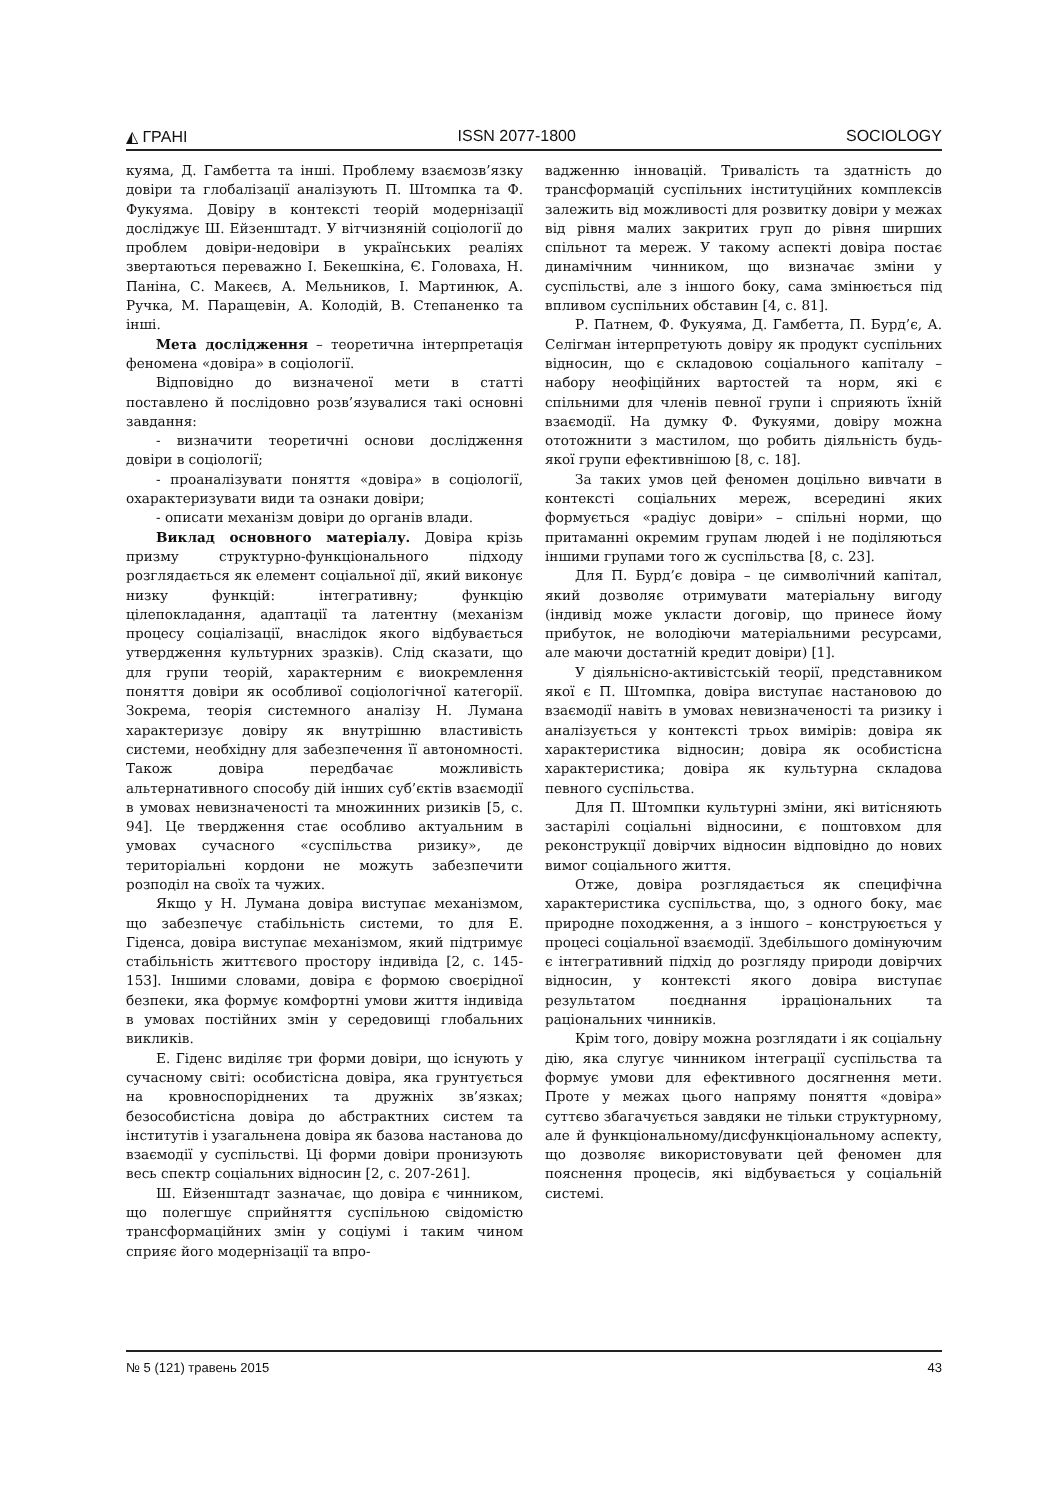◭ ГРАНІ ISSN 2077-1800 SOCIOLOGY
куяма, Д. Гамбетта та інші. Проблему взаємозв’язку довіри та глобалізації аналізують П. Штомпка та Ф. Фукуяма. Довіру в контексті теорій модернізації досліджує Ш. Ейзенштадт. У вітчизняній соціології до проблем довіри-недовіри в українських реаліях звертаються переважно І. Бекешкіна, Є. Головаха, Н. Паніна, С. Макеєв, А. Мельников, І. Мартинюк, А. Ручка, М. Паращевін, А. Колодій, В. Степаненко та інші.
Мета дослідження – теоретична інтерпретація феномена «довіра» в соціології.
Відповідно до визначеної мети в статті поставлено й послідовно розв’язувалися такі основні завдання:
- визначити теоретичні основи дослідження довіри в соціології;
- проаналізувати поняття «довіра» в соціології, охарактеризувати види та ознаки довіри;
- описати механізм довіри до органів влади.
Виклад основного матеріалу. Довіра крізь призму структурно-функціонального підходу розглядається як елемент соціальної дії, який виконує низку функцій: інтегративну; функцію цілепокладання, адаптації та латентну (механізм процесу соціалізації, внаслідок якого відбувається утвердження культурних зразків). Слід сказати, що для групи теорій, характерним є виокремлення поняття довіри як особливої соціологічної категорії. Зокрема, теорія системного аналізу Н. Лумана характеризує довіру як внутрішню властивість системи, необхідну для забезпечення її автономності. Також довіра передбачає можливість альтернативного способу дій інших суб’єктів взаємодії в умовах невизначеності та множинних ризиків [5, с. 94]. Це твердження стає особливо актуальним в умовах сучасного «суспільства ризику», де територіальні кордони не можуть забезпечити розподіл на своїх та чужих.
Якщо у Н. Лумана довіра виступає механізмом, що забезпечує стабільність системи, то для Е. Гіденса, довіра виступає механізмом, який підтримує стабільність життєвого простору індивіда [2, с. 145-153]. Іншими словами, довіра є формою своєрідної безпеки, яка формує комфортні умови життя індивіда в умовах постійних змін у середовищі глобальних викликів.
Е. Гіденс виділяє три форми довіри, що існують у сучасному світі: особистісна довіра, яка грунтується на кровноспоріднених та дружніх зв’язках; безособистісна довіра до абстрактних систем та інститутів і узагальнена довіра як базова настанова до взаємодії у суспільстві. Ці форми довіри пронизують весь спектр соціальних відносин [2, с. 207-261].
Ш. Ейзенштадт зазначає, що довіра є чинником, що полегшує сприйняття суспільною свідомістю трансформаційних змін у соціумі і таким чином сприяє його модернізації та впро-
вадженню інновацій. Тривалість та здатність до трансформацій суспільних інституційних комплексів залежить від можливості для розвитку довіри у межах від рівня малих закритих груп до рівня ширших спільнот та мереж. У такому аспекті довіра постає динамічним чинником, що визначає зміни у суспільстві, але з іншого боку, сама змінюється під впливом суспільних обставин [4, с. 81].
Р. Патнем, Ф. Фукуяма, Д. Гамбетта, П. Бурд’є, А. Селігман інтерпретують довіру як продукт суспільних відносин, що є складовою соціального капіталу – набору неофіційних вартостей та норм, які є спільними для членів певної групи і сприяють їхній взаємодії. На думку Ф. Фукуями, довіру можна ототожнити з мастилом, що робить діяльність будь-якої групи ефективнішою [8, с. 18].
За таких умов цей феномен доцільно вивчати в контексті соціальних мереж, всередині яких формується «радіус довіри» – спільні норми, що притаманні окремим групам людей і не поділяються іншими групами того ж суспільства [8, с. 23].
Для П. Бурд’є довіра – це символічний капітал, який дозволяє отримувати матеріальну вигоду (індивід може укласти договір, що принесе йому прибуток, не володіючи матеріальними ресурсами, але маючи достатній кредит довіри) [1].
У діяльнісно-активістській теорії, представником якої є П. Штомпка, довіра виступає настановою до взаємодії навіть в умовах невизначеності та ризику і аналізується у контексті трьох вимірів: довіра як характеристика відносин; довіра як особистісна характеристика; довіра як культурна складова певного суспільства.
Для П. Штомпки культурні зміни, які витісняють застарілі соціальні відносини, є поштовхом для реконструкції довірчих відносин відповідно до нових вимог соціального життя.
Отже, довіра розглядається як специфічна характеристика суспільства, що, з одного боку, має природне походження, а з іншого – конструюється у процесі соціальної взаємодії. Здебільшого домінуючим є інтегративний підхід до розгляду природи довірчих відносин, у контексті якого довіра виступає результатом поєднання ірраціональних та раціональних чинників.
Крім того, довіру можна розглядати і як соціальну дію, яка слугує чинником інтеграції суспільства та формує умови для ефективного досягнення мети. Проте у межах цього напряму поняття «довіра» суттєво збагачується завдяки не тільки структурному, але й функціональному/дисфункціональному аспекту, що дозволяє використовувати цей феномен для пояснення процесів, які відбувається у соціальній системі.
№ 5 (121) травень 2015 43